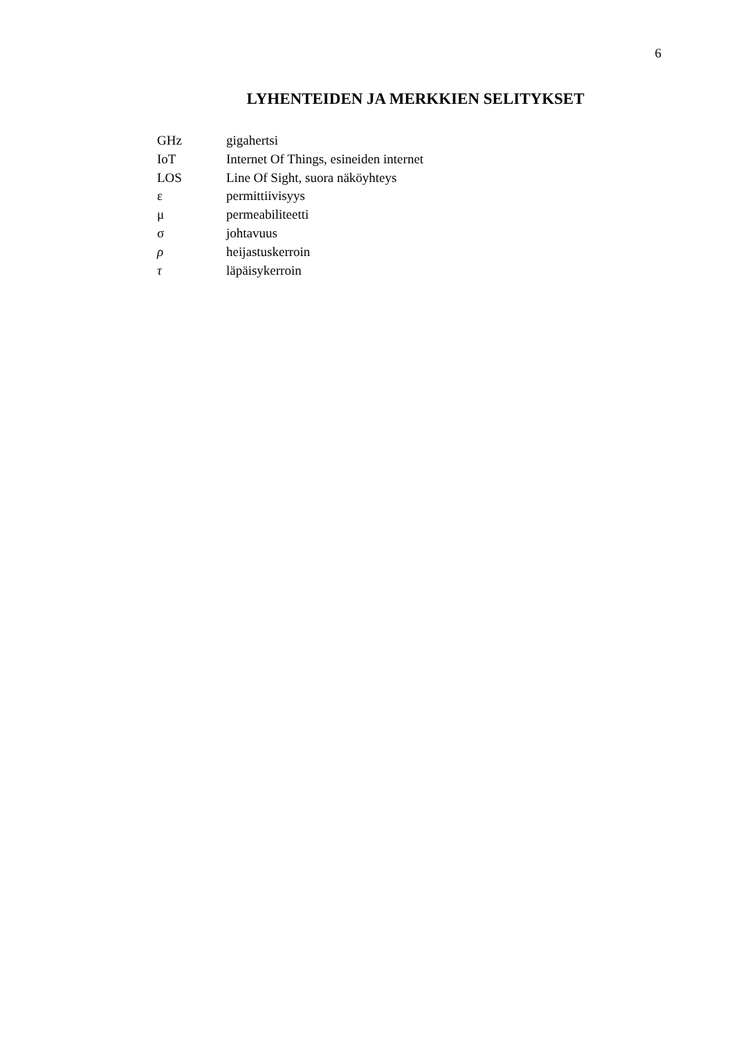6
LYHENTEIDEN JA MERKKIEN SELITYKSET
GHz gigahertsi
IoT Internet Of Things, esineiden internet
LOS Line Of Sight, suora näköyhteys
ε permittiivisyys
μ permeabiliteetti
σ johtavuus
ρ heijastuskerroin
τ läpäisykerroin